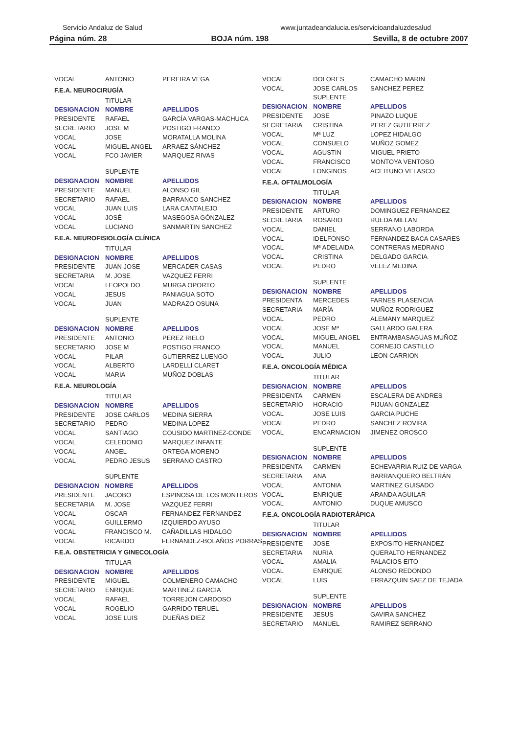Servicio Andaluz de Salud www.juntadeandalucia.es/servicioandaluzdesalud
Página núm. 28 BOJA núm. 198 Sevilla, 8 de octubre 2007
| VOCAL | ANTONIO | PEREIRA VEGA |
F.E.A. NEUROCIRUGÍA
| | TITULAR | |
| DESIGNACION | NOMBRE | APELLIDOS |
| PRESIDENTE | RAFAEL | GARCÍA VARGAS-MACHUCA |
| SECRETARIO | JOSE M | POSTIGO FRANCO |
| VOCAL | JOSE | MORATALLA MOLINA |
| VOCAL | MIGUEL ANGEL | ARRAEZ SÁNCHEZ |
| VOCAL | FCO JAVIER | MARQUEZ RIVAS |
| | SUPLENTE | |
| DESIGNACION | NOMBRE | APELLIDOS |
| PRESIDENTE | MANUEL | ALONSO GIL |
| SECRETARIO | RAFAEL | BARRANCO SANCHEZ |
| VOCAL | JUAN LUIS | LARA CANTALEJO |
| VOCAL | JOSÉ | MASEGOSA GÓNZALEZ |
| VOCAL | LUCIANO | SANMARTIN SANCHEZ |
F.E.A. NEUROFISIOLOGÍA CLÍNICA
| | TITULAR | |
| DESIGNACION | NOMBRE | APELLIDOS |
| PRESIDENTE | JUAN JOSE | MERCADER CASAS |
| SECRETARIA | M. JOSE | VAZQUEZ FERRI |
| VOCAL | LEOPOLDO | MURGA OPORTO |
| VOCAL | JESUS | PANIAGUA SOTO |
| VOCAL | JUAN | MADRAZO OSUNA |
| | SUPLENTE | |
| DESIGNACION | NOMBRE | APELLIDOS |
| PRESIDENTE | ANTONIO | PEREZ RIELO |
| SECRETARIO | JOSE M | POSTIGO FRANCO |
| VOCAL | PILAR | GUTIERREZ LUENGO |
| VOCAL | ALBERTO | LARDELLI CLARET |
| VOCAL | MARIA | MUÑOZ DOBLAS |
F.E.A. NEUROLOGÍA
| | TITULAR | |
| DESIGNACION | NOMBRE | APELLIDOS |
| PRESIDENTE | JOSE CARLOS | MEDINA SIERRA |
| SECRETARIO | PEDRO | MEDINA LOPEZ |
| VOCAL | SANTIAGO | COUSIDO MARTINEZ-CONDE |
| VOCAL | CELEDONIO | MARQUEZ INFANTE |
| VOCAL | ANGEL | ORTEGA MORENO |
| VOCAL | PEDRO JESUS | SERRANO CASTRO |
| | SUPLENTE | |
| DESIGNACION | NOMBRE | APELLIDOS |
| PRESIDENTE | JACOBO | ESPINOSA DE LOS MONTEROS |
| SECRETARIA | M. JOSE | VAZQUEZ FERRI |
| VOCAL | OSCAR | FERNANDEZ FERNANDEZ |
| VOCAL | GUILLERMO | IZQUIERDO AYUSO |
| VOCAL | FRANCISCO M. | CAÑADILLAS HIDALGO |
| VOCAL | RICARDO | FERNANDEZ-BOLAÑOS PORRAS |
F.E.A. OBSTETRICIA Y GINECOLOGÍA
| | TITULAR | |
| DESIGNACION | NOMBRE | APELLIDOS |
| PRESIDENTE | MIGUEL | COLMENERO CAMACHO |
| SECRETARIO | ENRIQUE | MARTINEZ GARCIA |
| VOCAL | RAFAEL | TORREJON CARDOSO |
| VOCAL | ROGELIO | GARRIDO TERUEL |
| VOCAL | JOSE LUIS | DUEÑAS DIEZ |
| VOCAL | DOLORES | CAMACHO MARIN |
| VOCAL | JOSE CARLOS | SANCHEZ PEREZ |
| | SUPLENTE | |
| DESIGNACION | NOMBRE | APELLIDOS |
| PRESIDENTE | JOSE | PINAZO LUQUE |
| SECRETARIA | CRISTINA | PEREZ GUTIERREZ |
| VOCAL | Mª LUZ | LOPEZ HIDALGO |
| VOCAL | CONSUELO | MUÑOZ GOMEZ |
| VOCAL | AGUSTIN | MIGUEL PRIETO |
| VOCAL | FRANCISCO | MONTOYA VENTOSO |
| VOCAL | LONGINOS | ACEITUNO VELASCO |
F.E.A. OFTALMOLOGÍA
| | TITULAR | |
| DESIGNACION | NOMBRE | APELLIDOS |
| PRESIDENTE | ARTURO | DOMINGUEZ FERNANDEZ |
| SECRETARIA | ROSARIO | RUEDA MILLAN |
| VOCAL | DANIEL | SERRANO LABORDA |
| VOCAL | IDELFONSO | FERNANDEZ BACA CASARES |
| VOCAL | Mª ADELAIDA | CONTRERAS MEDRANO |
| VOCAL | CRISTINA | DELGADO GARCIA |
| VOCAL | PEDRO | VELEZ MEDINA |
| | SUPLENTE | |
| DESIGNACION | NOMBRE | APELLIDOS |
| PRESIDENTA | MERCEDES | FARNES PLASENCIA |
| SECRETARIA | MARÍA | MUÑOZ RODRIGUEZ |
| VOCAL | PEDRO | ALEMANY MARQUEZ |
| VOCAL | JOSE Mª | GALLARDO GALERA |
| VOCAL | MIGUEL ANGEL | ENTRAMBASAGUAS MUÑOZ |
| VOCAL | MANUEL | CORNEJO CASTILLO |
| VOCAL | JULIO | LEON CARRION |
F.E.A. ONCOLOGÍA MÉDICA
| | TITULAR | |
| DESIGNACION | NOMBRE | APELLIDOS |
| PRESIDENTA | CARMEN | ESCALERA DE ANDRES |
| SECRETARIO | HORACIO | PIJUAN GONZALEZ |
| VOCAL | JOSE LUIS | GARCIA PUCHE |
| VOCAL | PEDRO | SANCHEZ ROVIRA |
| VOCAL | ENCARNACION | JIMENEZ OROSCO |
| | SUPLENTE | |
| DESIGNACION | NOMBRE | APELLIDOS |
| PRESIDENTA | CARMEN | ECHEVARRIA RUIZ DE VARGA |
| SECRETARIA | ANA | BARRANQUERO BELTRÁN |
| VOCAL | ANTONIA | MARTINEZ GUISADO |
| VOCAL | ENRIQUE | ARANDA AGUILAR |
| VOCAL | ANTONIO | DUQUE AMUSCO |
F.E.A. ONCOLOGÍA RADIOTERÁPICA
| | TITULAR | |
| DESIGNACION | NOMBRE | APELLIDOS |
| PRESIDENTE | JOSE | EXPOSITO HERNANDEZ |
| SECRETARIA | NURIA | QUERALTO HERNANDEZ |
| VOCAL | AMALIA | PALACIOS EITO |
| VOCAL | ENRIQUE | ALONSO REDONDO |
| VOCAL | LUIS | ERRAZQUIN SAEZ DE TEJADA |
| | SUPLENTE | |
| DESIGNACION | NOMBRE | APELLIDOS |
| PRESIDENTE | JESUS | GAVIRA SANCHEZ |
| SECRETARIO | MANUEL | RAMIREZ SERRANO |